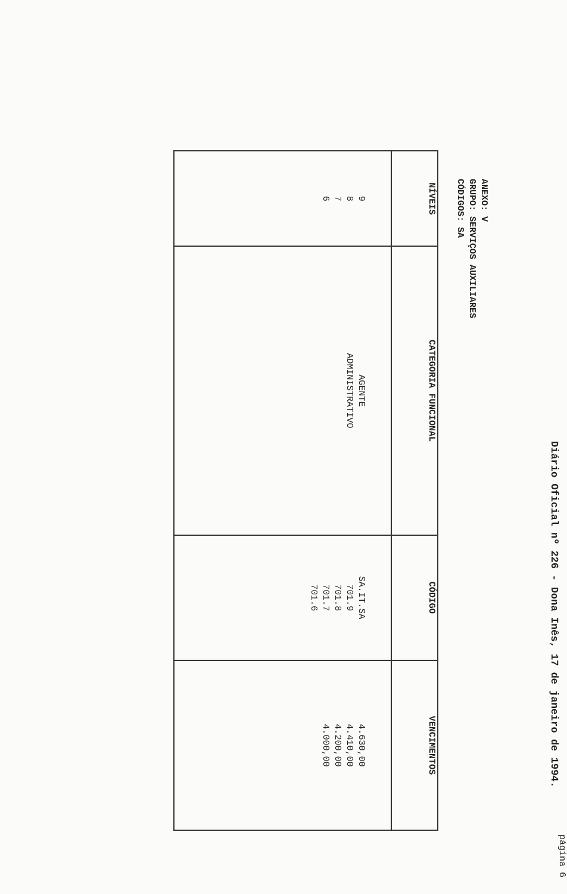Diário Oficial nº 226 - Dona Inês, 17 de janeiro de 1994.
página 6
ANEXO: V
GRUPO: SERVIÇOS AUXILIARES
CÓDIGOS: SA
| NÍVEIS | CATEGORIA FUNCIONAL | CÓDIGO | VENCIMENTOS |
| --- | --- | --- | --- |
| 9 8 7 6 | AGENTE ADMINISTRATIVO | SA.IT.SA 701.9 701.8 701.7 701.6 | 4.630,00 4.410,00 4.200,00 4.000,00 |